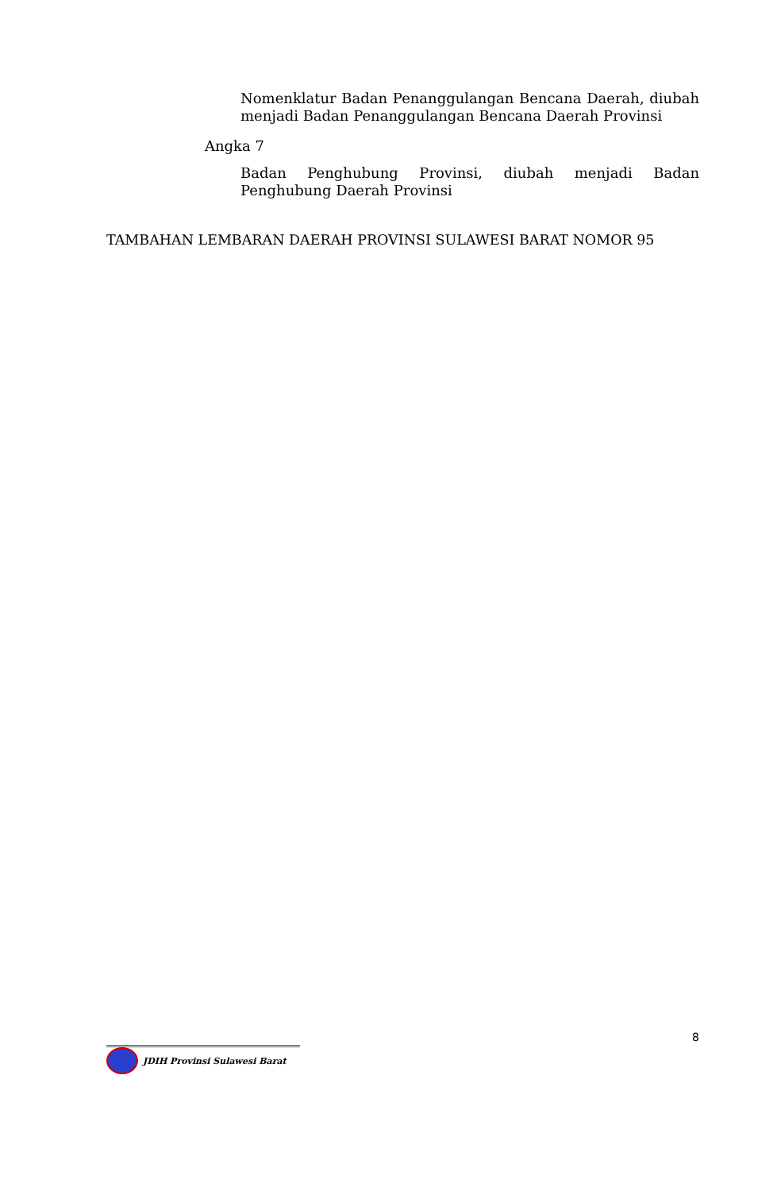Nomenklatur Badan Penanggulangan Bencana Daerah, diubah menjadi Badan Penanggulangan Bencana Daerah Provinsi
Angka 7
Badan Penghubung Provinsi, diubah menjadi Badan Penghubung Daerah Provinsi
TAMBAHAN LEMBARAN DAERAH PROVINSI SULAWESI BARAT NOMOR 95
8
JDIH Provinsi Sulawesi Barat